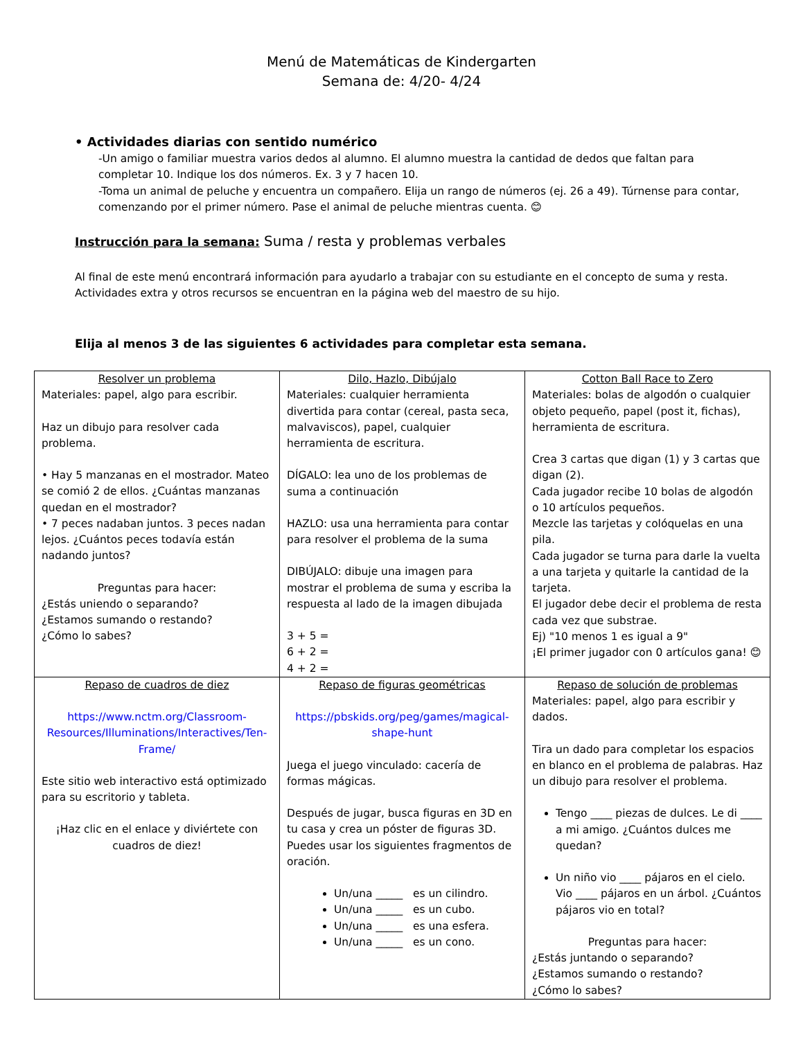Menú de Matemáticas de Kindergarten
Semana de: 4/20- 4/24
• Actividades diarias con sentido numérico
-Un amigo o familiar muestra varios dedos al alumno. El alumno muestra la cantidad de dedos que faltan para completar 10. Indique los dos números. Ex. 3 y 7 hacen 10.
-Toma un animal de peluche y encuentra un compañero. Elija un rango de números (ej. 26 a 49). Túrnense para contar, comenzando por el primer número. Pase el animal de peluche mientras cuenta. 😊
Instrucción para la semana: Suma / resta y problemas verbales
Al final de este menú encontrará información para ayudarlo a trabajar con su estudiante en el concepto de suma y resta. Actividades extra y otros recursos se encuentran en la página web del maestro de su hijo.
Elija al menos 3 de las siguientes 6 actividades para completar esta semana.
| Resolver un problema Materiales: papel, algo para escribir. Haz un dibujo para resolver cada problema. • Hay 5 manzanas en el mostrador. Mateo se comió 2 de ellos. ¿Cuántas manzanas quedan en el mostrador? • 7 peces nadaban juntos. 3 peces nadan lejos. ¿Cuántos peces todavía están nadando juntos? Preguntas para hacer: ¿Estás uniendo o separando? ¿Estamos sumando o restando? ¿Cómo lo sabes? | Dilo, Hazlo, Dibújalo Materiales: cualquier herramienta divertida para contar (cereal, pasta seca, malvaviscos), papel, cualquier herramienta de escritura. DÍGALO: lea uno de los problemas de suma a continuación HAZLO: usa una herramienta para contar para resolver el problema de la suma DIBÚJALO: dibuje una imagen para mostrar el problema de suma y escriba la respuesta al lado de la imagen dibujada 3 + 5 = 6 + 2 = 4 + 2 = | Cotton Ball Race to Zero Materiales: bolas de algodón o cualquier objeto pequeño, papel (post it, fichas), herramienta de escritura. Crea 3 cartas que digan (1) y 3 cartas que digan (2). Cada jugador recibe 10 bolas de algodón o 10 artículos pequeños. Mezcle las tarjetas y colóquelas en una pila. Cada jugador se turna para darle la vuelta a una tarjeta y quitarle la cantidad de la tarjeta. El jugador debe decir el problema de resta cada vez que substrae. Ej) "10 menos 1 es igual a 9" ¡El primer jugador con 0 artículos gana! 😊 |
| Repaso de cuadros de diez https://www.nctm.org/Classroom-Resources/Illuminations/Interactives/Ten-Frame/ Este sitio web interactivo está optimizado para su escritorio y tableta. ¡Haz clic en el enlace y diviértete con cuadros de diez! | Repaso de figuras geométricas https://pbskids.org/peg/games/magical-shape-hunt Juega el juego vinculado: cacería de formas mágicas. Después de jugar, busca figuras en 3D en tu casa y crea un póster de figuras 3D. Puedes usar los siguientes fragmentos de oración. Un/una _____ es un cilindro. Un/una _____ es un cubo. Un/una _____ es una esfera. Un/una _____ es un cono. | Repaso de solución de problemas Materiales: papel, algo para escribir y dados. Tira un dado para completar los espacios en blanco en el problema de palabras. Haz un dibujo para resolver el problema. Tengo ____ piezas de dulces. Le di ____ a mi amigo. ¿Cuántos dulces me quedan? Un niño vio ____ pájaros en el cielo. Vio ____ pájaros en un árbol. ¿Cuántos pájaros vio en total? Preguntas para hacer: ¿Estás juntando o separando? ¿Estamos sumando o restando? ¿Cómo lo sabes? |